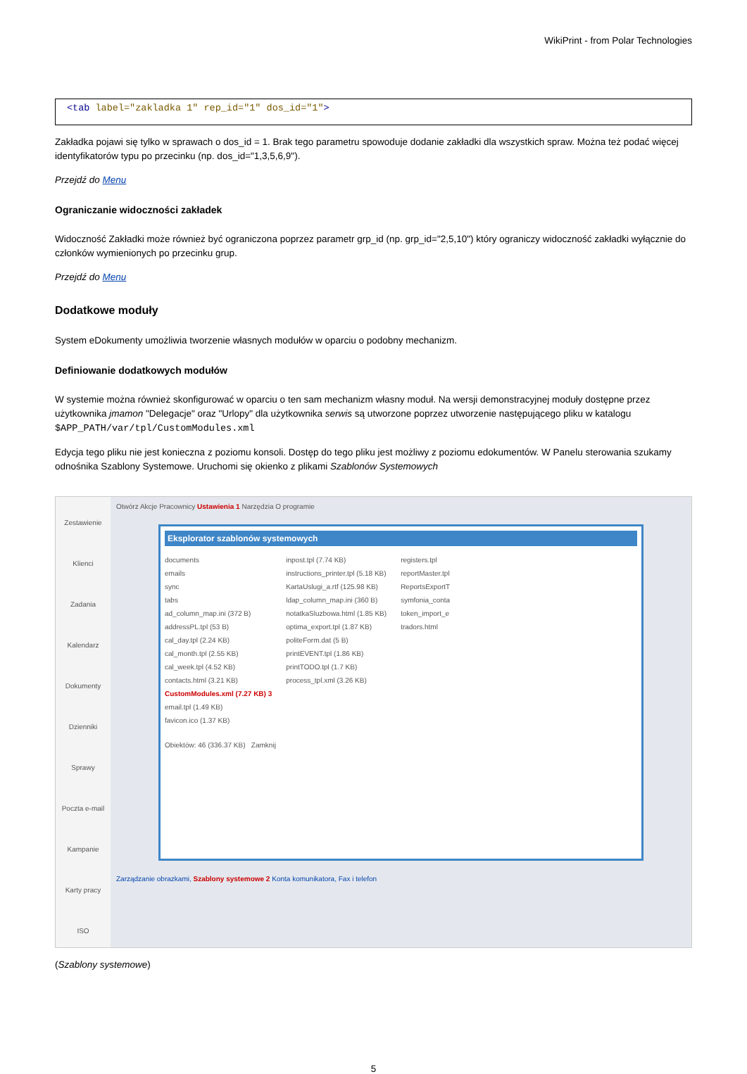WikiPrint - from Polar Technologies
<tab label="zakladka 1" rep_id="1" dos_id="1">
Zakładka pojawi się tylko w sprawach o dos_id = 1. Brak tego parametru spowoduje dodanie zakładki dla wszystkich spraw. Można też podać więcej identyfikatorów typu po przecinku (np. dos_id="1,3,5,6,9").
Przejdź do Menu
Ograniczanie widoczności zakładek
Widoczność Zakładki może również być ograniczona poprzez parametr grp_id (np. grp_id="2,5,10") który ograniczy widoczność zakładki wyłącznie do członków wymienionych po przecinku grup.
Przejdź do Menu
Dodatkowe moduły
System eDokumenty umożliwia tworzenie własnych modułów w oparciu o podobny mechanizm.
Definiowanie dodatkowych modułów
W systemie można również skonfigurować w oparciu o ten sam mechanizm własny moduł. Na wersji demonstracyjnej moduły dostępne przez użytkownika jmamon "Delegacje" oraz "Urlopy" dla użytkownika serwis są utworzone poprzez utworzenie następującego pliku w katalogu $APP_PATH/var/tpl/CustomModules.xml
Edycja tego pliku nie jest konieczna z poziomu konsoli. Dostęp do tego pliku jest możliwy z poziomu edokumentów. W Panelu sterowania szukamy odnośnika Szablony Systemowe. Uruchomi się okienko z plikami Szablonów Systemowych
Zestawienie
Klienci
Zadania
Kalendarz
Dokumenty
Dzienniki
Sprawy
Poczta e-mail
Kampanie
Karty pracy
ISO
Otwórz Akcje Pracownicy Ustawienia 1 Narzędzia O programie
Eksplorator szablonów systemowych
documents
emails
sync
tabs
ad_column_map.ini (372 B)
addressPL.tpl (53 B)
cal_day.tpl (2.24 KB)
cal_month.tpl (2.55 KB)
cal_week.tpl (4.52 KB)
contacts.html (3.21 KB)
CustomModules.xml (7.27 KB) 3
email.tpl (1.49 KB)
favicon.ico (1.37 KB)
inpost.tpl (7.74 KB)
instructions_printer.tpl (5.18 KB)
KartaUslugi_a.rtf (125.98 KB)
ldap_column_map.ini (360 B)
notatkaSluzbowa.html (1.85 KB)
optima_export.tpl (1.87 KB)
politeForm.dat (5 B)
printEVENT.tpl (1.86 KB)
printTODO.tpl (1.7 KB)
process_tpl.xml (3.26 KB)
registers.tpl
reportMaster.tpl
ReportsExportT
symfonia_conta
token_import_e
tradors.html
Obiektów: 46 (336.37 KB) Zamknij
Zarządzanie obrazkami, Szablony systemowe 2 Konta komunikatora, Fax i telefon
(Szablony systemowe)
5